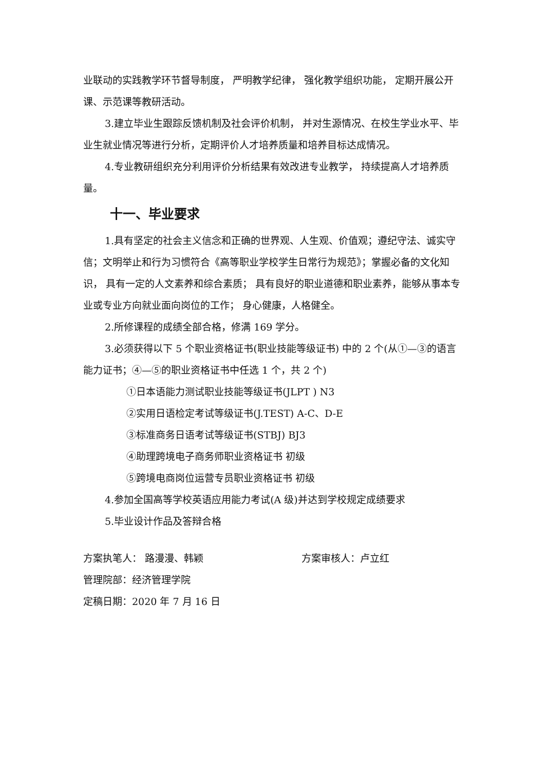业联动的实践教学环节督导制度， 严明教学纪律， 强化教学组织功能， 定期开展公开课、示范课等教研活动。
3.建立毕业生跟踪反馈机制及社会评价机制， 并对生源情况、在校生学业水平、毕业生就业情况等进行分析，定期评价人才培养质量和培养目标达成情况。
4.专业教研组织充分利用评价分析结果有效改进专业教学， 持续提高人才培养质量。
十一、毕业要求
1.具有坚定的社会主义信念和正确的世界观、人生观、价值观；遵纪守法、诚实守信；文明举止和行为习惯符合《高等职业学校学生日常行为规范》；掌握必备的文化知识， 具有一定的人文素养和综合素质； 具有良好的职业道德和职业素养，能够从事本专业或专业方向就业面向岗位的工作； 身心健康，人格健全。
2.所修课程的成绩全部合格，修满 169 学分。
3.必须获得以下 5 个职业资格证书(职业技能等级证书) 中的 2 个(从①—③的语言能力证书；④—⑤的职业资格证书中任选 1 个，共 2 个)
①日本语能力测试职业技能等级证书(JLPT ) N3
②实用日语检定考试等级证书(J.TEST) A-C、D-E
③标准商务日语考试等级证书(STBJ) BJ3
④助理跨境电子商务师职业资格证书 初级
⑤跨境电商岗位运营专员职业资格证书 初级
4.参加全国高等学校英语应用能力考试(A 级)并达到学校规定成绩要求
5.毕业设计作品及答辩合格
方案执笔人： 路漫漫、韩颖 方案审核人：卢立红
管理院部：经济管理学院
定稿日期：2020 年 7 月 16 日